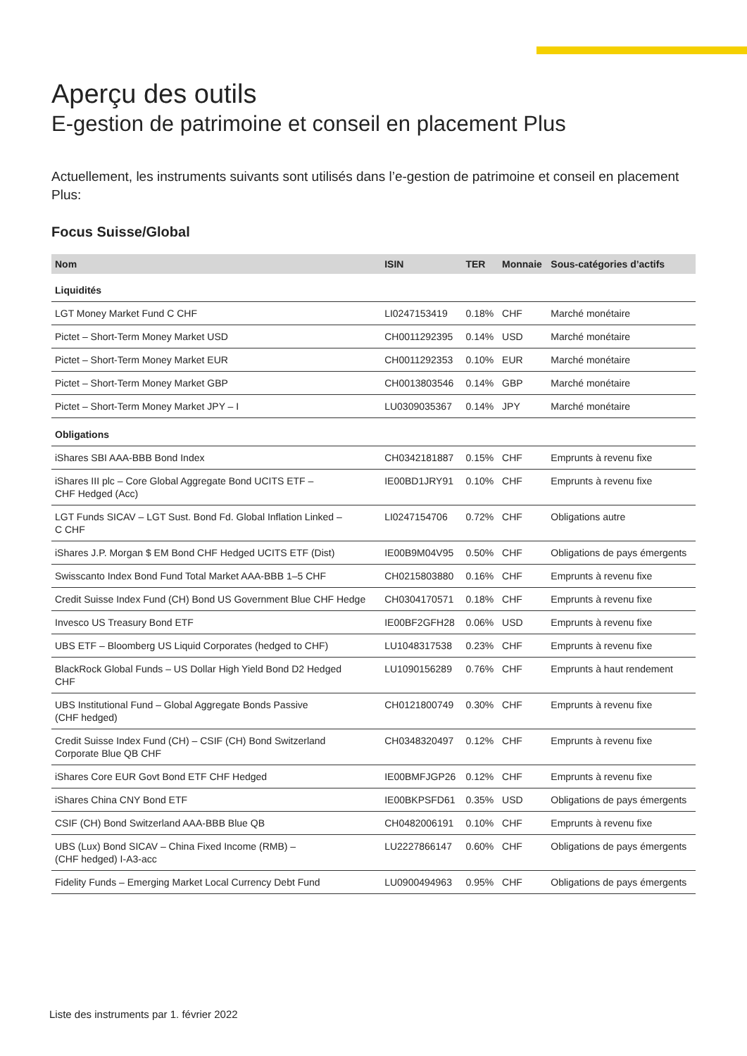Aperçu des outils
E-gestion de patrimoine et conseil en placement Plus
Actuellement, les instruments suivants sont utilisés dans l’e-gestion de patrimoine et conseil en placement Plus:
Focus Suisse/Global
| Nom | ISIN | TER | Monnaie | Sous-catégories d’actifs |
| --- | --- | --- | --- | --- |
| Liquidités | | | | |
| LGT Money Market Fund C CHF | LI0247153419 | 0.18% | CHF | Marché monétaire |
| Pictet – Short-Term Money Market USD | CH0011292395 | 0.14% | USD | Marché monétaire |
| Pictet – Short-Term Money Market EUR | CH0011292353 | 0.10% | EUR | Marché monétaire |
| Pictet – Short-Term Money Market GBP | CH0013803546 | 0.14% | GBP | Marché monétaire |
| Pictet – Short-Term Money Market JPY – I | LU0309035367 | 0.14% | JPY | Marché monétaire |
| Obligations | | | | |
| iShares SBI AAA-BBB Bond Index | CH0342181887 | 0.15% | CHF | Emprunts à revenu fixe |
| iShares III plc – Core Global Aggregate Bond UCITS ETF – CHF Hedged (Acc) | IE00BD1JRY91 | 0.10% | CHF | Emprunts à revenu fixe |
| LGT Funds SICAV – LGT Sust. Bond Fd. Global Inflation Linked – C CHF | LI0247154706 | 0.72% | CHF | Obligations autre |
| iShares J.P. Morgan $ EM Bond CHF Hedged UCITS ETF (Dist) | IE00B9M04V95 | 0.50% | CHF | Obligations de pays émergents |
| Swisscanto Index Bond Fund Total Market AAA-BBB 1–5 CHF | CH0215803880 | 0.16% | CHF | Emprunts à revenu fixe |
| Credit Suisse Index Fund (CH) Bond US Government Blue CHF Hedge | CH0304170571 | 0.18% | CHF | Emprunts à revenu fixe |
| Invesco US Treasury Bond ETF | IE00BF2GFH28 | 0.06% | USD | Emprunts à revenu fixe |
| UBS ETF – Bloomberg US Liquid Corporates (hedged to CHF) | LU1048317538 | 0.23% | CHF | Emprunts à revenu fixe |
| BlackRock Global Funds – US Dollar High Yield Bond D2 Hedged CHF | LU1090156289 | 0.76% | CHF | Emprunts à haut rendement |
| UBS Institutional Fund – Global Aggregate Bonds Passive (CHF hedged) | CH0121800749 | 0.30% | CHF | Emprunts à revenu fixe |
| Credit Suisse Index Fund (CH) – CSIF (CH) Bond Switzerland Corporate Blue QB CHF | CH0348320497 | 0.12% | CHF | Emprunts à revenu fixe |
| iShares Core EUR Govt Bond ETF CHF Hedged | IE00BMFJGP26 | 0.12% | CHF | Emprunts à revenu fixe |
| iShares China CNY Bond ETF | IE00BKPSFD61 | 0.35% | USD | Obligations de pays émergents |
| CSIF (CH) Bond Switzerland AAA-BBB Blue QB | CH0482006191 | 0.10% | CHF | Emprunts à revenu fixe |
| UBS (Lux) Bond SICAV – China Fixed Income (RMB) – (CHF hedged) I-A3-acc | LU2227866147 | 0.60% | CHF | Obligations de pays émergents |
| Fidelity Funds – Emerging Market Local Currency Debt Fund | LU0900494963 | 0.95% | CHF | Obligations de pays émergents |
Liste des instruments par 1. février 2022